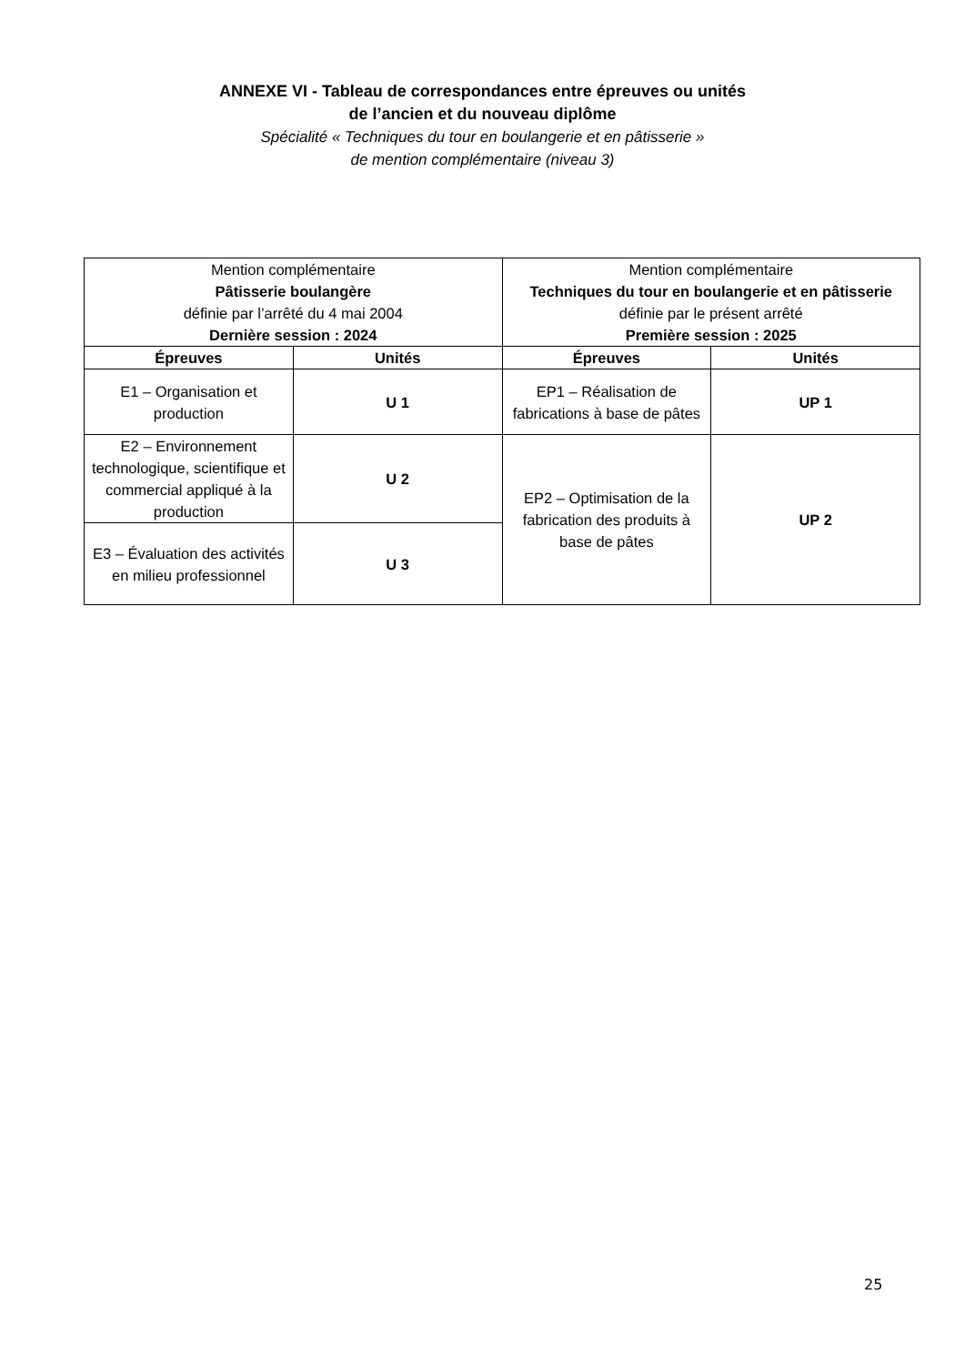ANNEXE VI - Tableau de correspondances entre épreuves ou unités
de l’ancien et du nouveau diplôme
Spécialité « Techniques du tour en boulangerie et en pâtisserie »
de mention complémentaire (niveau 3)
| Mention complémentaire Pâtisserie boulangère définie par l’arrêté du 4 mai 2004 Dernière session : 2024 | | Mention complémentaire Techniques du tour en boulangerie et en pâtisserie définie par le présent arrêté Première session : 2025 | |
| Épreuves | Unités | Épreuves | Unités |
| E1 – Organisation et production | U 1 | EP1 – Réalisation de fabrications à base de pâtes | UP 1 |
| E2 – Environnement technologique, scientifique et commercial appliqué à la production | U 2 | EP2 – Optimisation de la fabrication des produits à base de pâtes | UP 2 |
| E3 – Évaluation des activités en milieu professionnel | U 3 | | |
25